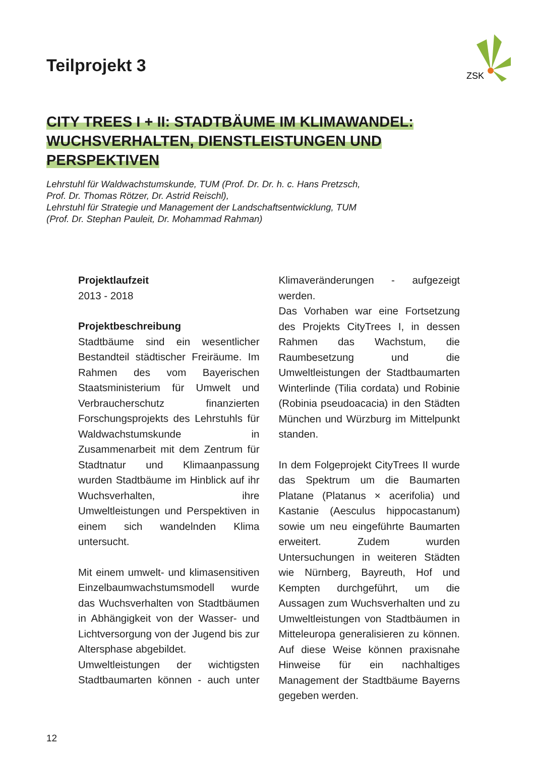ZSK
Teilprojekt 3
CITY TREES I + II: STADTBÄUME IM KLIMAWANDEL:
WUCHSVERHALTEN, DIENSTLEISTUNGEN UND
PERSPEKTIVEN
Lehrstuhl für Waldwachstumskunde, TUM (Prof. Dr. Dr. h. c. Hans Pretzsch,
Prof. Dr. Thomas Rötzer, Dr. Astrid Reischl),
Lehrstuhl für Strategie und Management der Landschaftsentwicklung, TUM
(Prof. Dr. Stephan Pauleit, Dr. Mohammad Rahman)
Projektlaufzeit
2013 - 2018
Projektbeschreibung
Stadtbäume sind ein wesentlicher Bestandteil städtischer Freiräume. Im Rahmen des vom Bayerischen Staatsministerium für Umwelt und Verbraucherschutz finanzierten Forschungsprojekts des Lehrstuhls für Waldwachstumskunde in Zusammenarbeit mit dem Zentrum für Stadtnatur und Klimaanpassung wurden Stadtbäume im Hinblick auf ihr Wuchsverhalten, ihre Umweltleistungen und Perspektiven in einem sich wandelnden Klima untersucht.
Mit einem umwelt- und klimasensitiven Einzelbaumwachstumsmodell wurde das Wuchsverhalten von Stadtbäumen in Abhängigkeit von der Wasser- und Lichtversorgung von der Jugend bis zur Altersphase abgebildet.
Umweltleistungen der wichtigsten Stadtbaumarten können - auch unter Klimaveränderungen - aufgezeigt werden.
Das Vorhaben war eine Fortsetzung des Projekts CityTrees I, in dessen Rahmen das Wachstum, die Raumbesetzung und die Umweltleistungen der Stadtbaumarten Winterlinde (Tilia cordata) und Robinie (Robinia pseudoacacia) in den Städten München und Würzburg im Mittelpunkt standen.
In dem Folgeprojekt CityTrees II wurde das Spektrum um die Baumarten Platane (Platanus × acerifolia) und Kastanie (Aesculus hippocastanum) sowie um neu eingeführte Baumarten erweitert. Zudem wurden Untersuchungen in weiteren Städten wie Nürnberg, Bayreuth, Hof und Kempten durchgeführt, um die Aussagen zum Wuchsverhalten und zu Umweltleistungen von Stadtbäumen in Mitteleuropa generalisieren zu können. Auf diese Weise können praxisnahe Hinweise für ein nachhaltiges Management der Stadtbäume Bayerns gegeben werden.
12